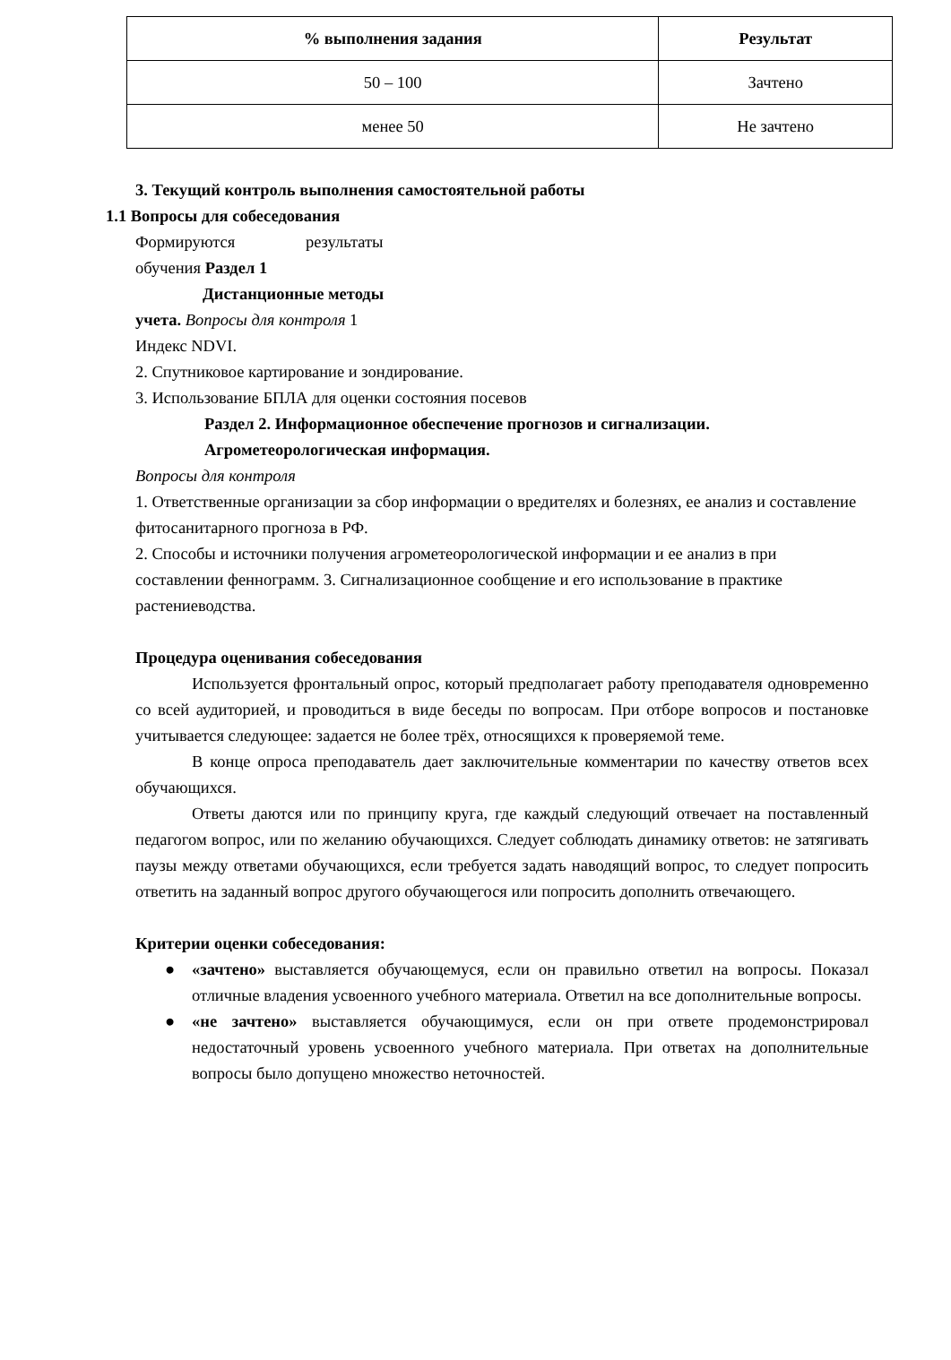| % выполнения задания | Результат |
| --- | --- |
| 50 – 100 | Зачтено |
| менее 50 | Не зачтено |
3. Текущий контроль выполнения самостоятельной работы
1.1 Вопросы для собеседования
Формируются результаты
обучения Раздел 1
Дистанционные методы
учета. Вопросы для контроля 1
Индекс NDVI.
2. Спутниковое картирование и зондирование.
3. Использование БПЛА для оценки состояния посевов
Раздел 2. Информационное обеспечение прогнозов и сигнализации.
Агрометеорологическая информация.
Вопросы для контроля
1. Ответственные организации за сбор информации о вредителях и болезнях, ее анализ и составление фитосанитарного прогноза в РФ.
2. Способы и источники получения агрометеорологической информации и ее анализ в при составлении феннограмм. 3. Сигнализационное сообщение и его использование в практике растениеводства.
Процедура оценивания собеседования
Используется фронтальный опрос, который предполагает работу преподавателя одновременно со всей аудиторией, и проводиться в виде беседы по вопросам. При отборе вопросов и постановке учитывается следующее: задается не более трёх, относящихся к проверяемой теме.
В конце опроса преподаватель дает заключительные комментарии по качеству ответов всех обучающихся.
Ответы даются или по принципу круга, где каждый следующий отвечает на поставленный педагогом вопрос, или по желанию обучающихся. Следует соблюдать динамику ответов: не затягивать паузы между ответами обучающихся, если требуется задать наводящий вопрос, то следует попросить ответить на заданный вопрос другого обучающегося или попросить дополнить отвечающего.
Критерии оценки собеседования:
● «зачтено» выставляется обучающемуся, если он правильно ответил на вопросы. Показал отличные владения усвоенного учебного материала. Ответил на все дополнительные вопросы.
● «не зачтено» выставляется обучающимуся, если он при ответе продемонстрировал недостаточный уровень усвоенного учебного материала. При ответах на дополнительные вопросы было допущено множество неточностей.